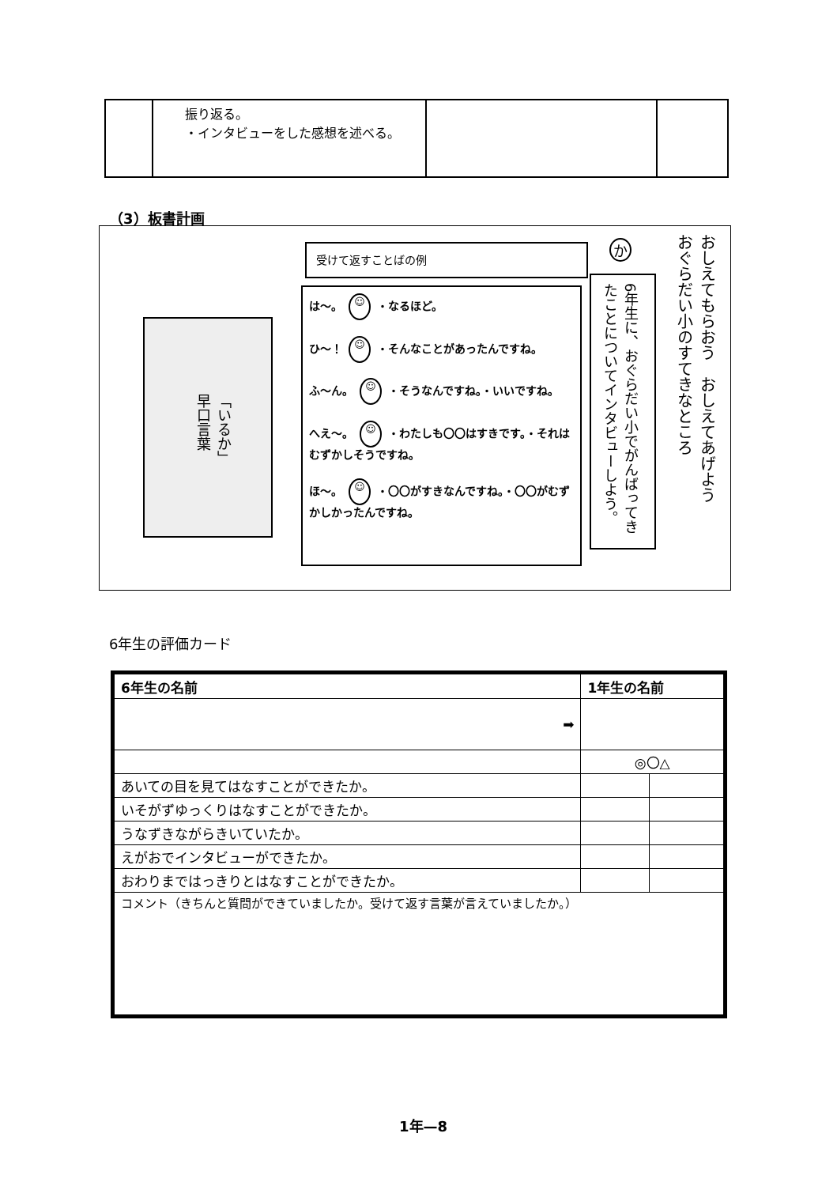| | 振り返る。 ・インタビューをした感想を述べる。 | | |
（3）板書計画
「いるか」
早口言葉
受けて返すことばの例
は～。 ☺ ・なるほど。
ひ～！ ☺ ・そんなことがあったんですね。
ふ～ん。 ☺ ・そうなんですね。・いいですね。
へえ～。 ☺ ・わたしも〇〇はすきです。・それはむずかしそうですね。
ほ～。 ☺ ・〇〇がすきなんですね。・〇〇がむずかしかったんですね。
か
6年生に、おぐらだい小でがんばってきたことについてインタビューしよう。
おしえてもらおう　おしえてあげよう
おぐらだい小のすてきなところ
6年生の評価カード
| 6年生の名前 | 1年生の名前 | | |
| ➡ | | | |
| | | ◎〇△ | |
| あいての目を見てはなすことができたか。 | | | |
| いそがずゆっくりはなすことができたか。 | | | |
| うなずきながらきいていたか。 | | | |
| えがおでインタビューができたか。 | | | |
| おわりまではっきりとはなすことができたか。 | | | |
| コメント（きちんと質問ができていましたか。受けて返す言葉が言えていましたか。） | | | |
1年—8